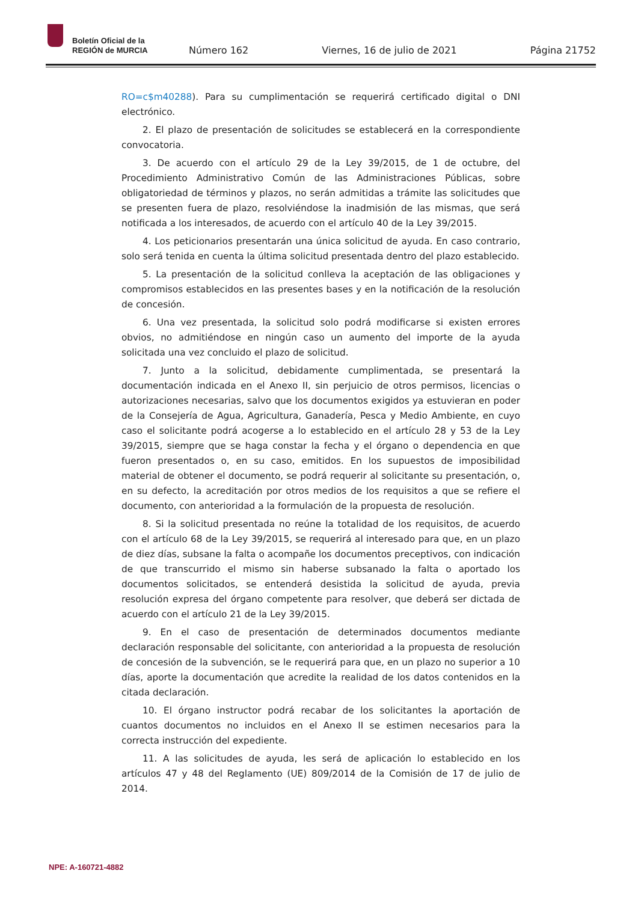Boletín Oficial de la
REGIÓN de MURCIA
Número 162 Viernes, 16 de julio de 2021 Página 21752
RO=c$m40288). Para su cumplimentación se requerirá certificado digital o DNI electrónico.
2. El plazo de presentación de solicitudes se establecerá en la correspondiente convocatoria.
3. De acuerdo con el artículo 29 de la Ley 39/2015, de 1 de octubre, del Procedimiento Administrativo Común de las Administraciones Públicas, sobre obligatoriedad de términos y plazos, no serán admitidas a trámite las solicitudes que se presenten fuera de plazo, resolviéndose la inadmisión de las mismas, que será notificada a los interesados, de acuerdo con el artículo 40 de la Ley 39/2015.
4. Los peticionarios presentarán una única solicitud de ayuda. En caso contrario, solo será tenida en cuenta la última solicitud presentada dentro del plazo establecido.
5. La presentación de la solicitud conlleva la aceptación de las obligaciones y compromisos establecidos en las presentes bases y en la notificación de la resolución de concesión.
6. Una vez presentada, la solicitud solo podrá modificarse si existen errores obvios, no admitiéndose en ningún caso un aumento del importe de la ayuda solicitada una vez concluido el plazo de solicitud.
7. Junto a la solicitud, debidamente cumplimentada, se presentará la documentación indicada en el Anexo II, sin perjuicio de otros permisos, licencias o autorizaciones necesarias, salvo que los documentos exigidos ya estuvieran en poder de la Consejería de Agua, Agricultura, Ganadería, Pesca y Medio Ambiente, en cuyo caso el solicitante podrá acogerse a lo establecido en el artículo 28 y 53 de la Ley 39/2015, siempre que se haga constar la fecha y el órgano o dependencia en que fueron presentados o, en su caso, emitidos. En los supuestos de imposibilidad material de obtener el documento, se podrá requerir al solicitante su presentación, o, en su defecto, la acreditación por otros medios de los requisitos a que se refiere el documento, con anterioridad a la formulación de la propuesta de resolución.
8. Si la solicitud presentada no reúne la totalidad de los requisitos, de acuerdo con el artículo 68 de la Ley 39/2015, se requerirá al interesado para que, en un plazo de diez días, subsane la falta o acompañe los documentos preceptivos, con indicación de que transcurrido el mismo sin haberse subsanado la falta o aportado los documentos solicitados, se entenderá desistida la solicitud de ayuda, previa resolución expresa del órgano competente para resolver, que deberá ser dictada de acuerdo con el artículo 21 de la Ley 39/2015.
9. En el caso de presentación de determinados documentos mediante declaración responsable del solicitante, con anterioridad a la propuesta de resolución de concesión de la subvención, se le requerirá para que, en un plazo no superior a 10 días, aporte la documentación que acredite la realidad de los datos contenidos en la citada declaración.
10. El órgano instructor podrá recabar de los solicitantes la aportación de cuantos documentos no incluidos en el Anexo II se estimen necesarios para la correcta instrucción del expediente.
11. A las solicitudes de ayuda, les será de aplicación lo establecido en los artículos 47 y 48 del Reglamento (UE) 809/2014 de la Comisión de 17 de julio de 2014.
NPE: A-160721-4882